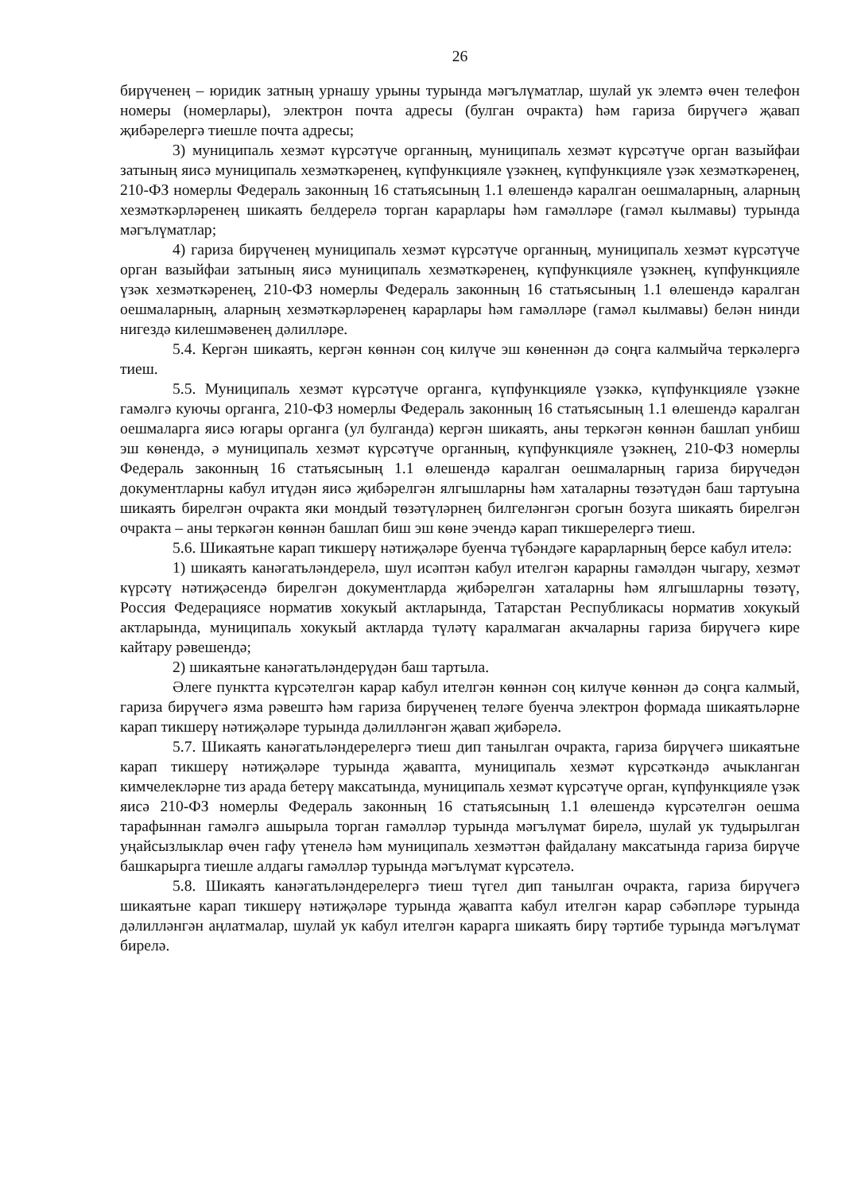26
бирүченең – юридик затның урнашу урыны турында мәгълүматлар, шулай ук элемтә өчен телефон номеры (номерлары), электрон почта адресы (булган очракта) һәм гариза бирүчегә җавап җибәрелергә тиешле почта адресы;
3) муниципаль хезмәт күрсәтүче органның, муниципаль хезмәт күрсәтүче орган вазыйфаи затының яисә муниципаль хезмәткәренең, күпфункцияле үзәкнең, күпфункцияле үзәк хезмәткәренең, 210-ФЗ номерлы Федераль законның 16 статьясының 1.1 өлешендә каралган оешмаларның, аларның хезмәткәрләренең шикаять белдерелә торган карарлары һәм гамәлләре (гамәл кылмавы) турында мәгълүматлар;
4) гариза бирүченең муниципаль хезмәт күрсәтүче органның, муниципаль хезмәт күрсәтүче орган вазыйфаи затының яисә муниципаль хезмәткәренең, күпфункцияле үзәкнең, күпфункцияле үзәк хезмәткәренең, 210-ФЗ номерлы Федераль законның 16 статьясының 1.1 өлешендә каралган оешмаларның, аларның хезмәткәрләренең карарлары һәм гамәлләре (гамәл кылмавы) белән нинди нигездә килешмәвенең дәлилләре.
5.4. Кергән шикаять, кергән көннән соң килүче эш көненнән дә соңга калмыйча теркәлергә тиеш.
5.5. Муниципаль хезмәт күрсәтүче органга, күпфункцияле үзәккә, күпфункцияле үзәкне гамәлгә куючы органга, 210-ФЗ номерлы Федераль законның 16 статьясының 1.1 өлешендә каралган оешмаларга яисә югары органга (ул булганда) кергән шикаять, аны теркәгән көннән башлап унбиш эш көнендә, ә муниципаль хезмәт күрсәтүче органның, күпфункцияле үзәкнең, 210-ФЗ номерлы Федераль законның 16 статьясының 1.1 өлешендә каралган оешмаларның гариза бирүчедән документларны кабул итүдән яисә җибәрелгән ялгышларны һәм хаталарны төзәтүдән баш тартуына шикаять бирелгән очракта яки мондый төзәтүләрнең билгеләнгән срогын бозуга шикаять бирелгән очракта – аны теркәгән көннән башлап биш эш көне эчендә карап тикшерелергә тиеш.
5.6. Шикаятьне карап тикшерү нәтиҗәләре буенча түбәндәге карарларның берсе кабул ителә:
1) шикаять канәгатьләндерелә, шул исәптән кабул ителгән карарны гамәлдән чыгару, хезмәт күрсәтү нәтиҗәсендә бирелгән документларда җибәрелгән хаталарны һәм ялгышларны төзәтү, Россия Федерациясе норматив хокукый актларында, Татарстан Республикасы норматив хокукый актларында, муниципаль хокукый актларда түләтү каралмаган акчаларны гариза бирүчегә кире кайтару рәвешендә;
2) шикаятьне канәгатьләндерүдән баш тартыла.
Әлеге пунктта күрсәтелгән карар кабул ителгән көннән соң килүче көннән дә соңга калмый, гариза бирүчегә язма рәвештә һәм гариза бирүченең теләге буенча электрон формада шикаятьләрне карап тикшерү нәтиҗәләре турында дәлилләнгән җавап җибәрелә.
5.7. Шикаять канәгатьләндерелергә тиеш дип танылган очракта, гариза бирүчегә шикаятьне карап тикшерү нәтиҗәләре турында җавапта, муниципаль хезмәт күрсәткәндә ачыкланган кимчелекләрне тиз арада бетерү максатында, муниципаль хезмәт күрсәтүче орган, күпфункцияле үзәк яисә 210-ФЗ номерлы Федераль законның 16 статьясының 1.1 өлешендә күрсәтелгән оешма тарафыннан гамәлгә ашырыла торган гамәлләр турында мәгълүмат бирелә, шулай ук тудырылган уңайсызлыклар өчен гафу үтенелә һәм муниципаль хезмәттән файдалану максатында гариза бирүче башкарырга тиешле алдагы гамәлләр турында мәгълүмат күрсәтелә.
5.8. Шикаять канәгатьләндерелергә тиеш түгел дип танылган очракта, гариза бирүчегә шикаятьне карап тикшерү нәтиҗәләре турында җавапта кабул ителгән карар сәбәпләре турында дәлилләнгән аңлатмалар, шулай ук кабул ителгән карарга шикаять бирү тәртибе турында мәгълүмат бирелә.